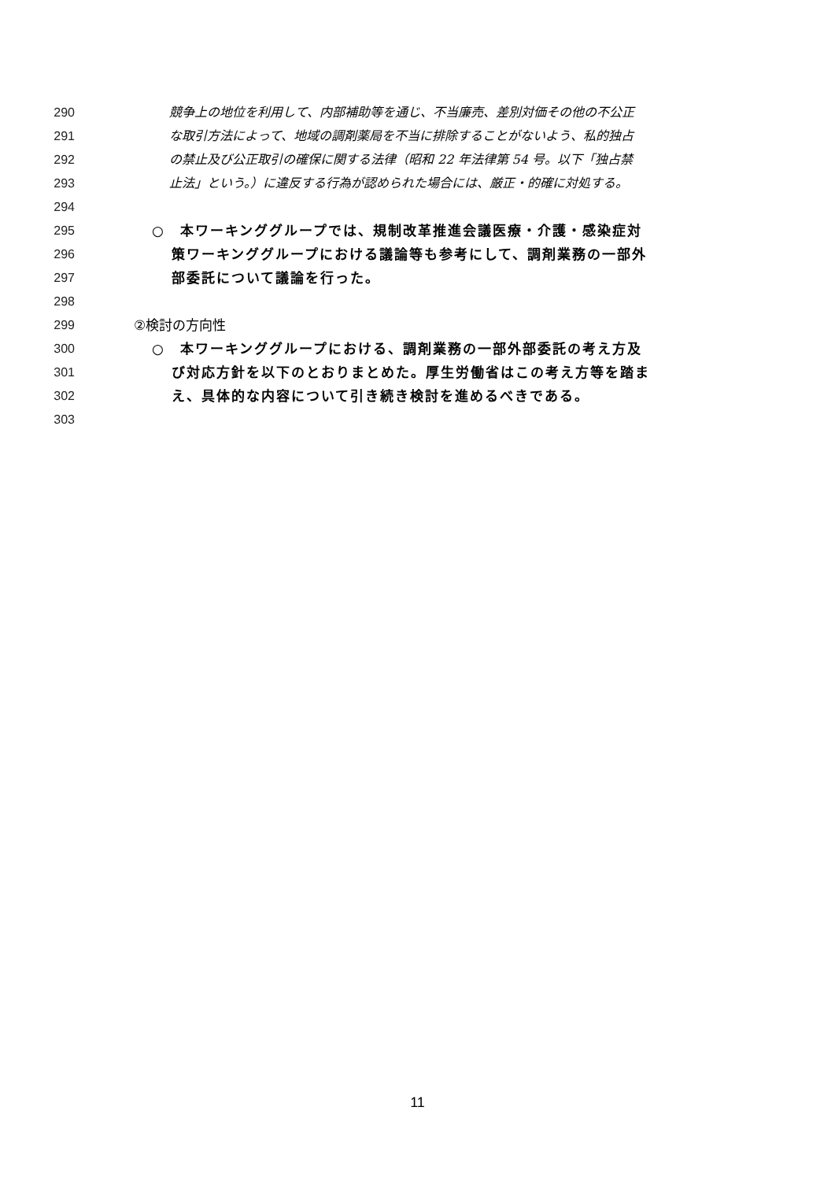290 競争上の地位を利用して、内部補助等を通じ、不当廉売、差別対価その他の不公正
291 な取引方法によって、地域の調剤薬局を不当に排除することがないよう、私的独占
292 の禁止及び公正取引の確保に関する法律（昭和 22 年法律第 54 号。以下「独占禁
293 止法」という。）に違反する行為が認められた場合には、厳正・的確に対処する。
294
295 ○　本ワーキンググループでは、規制改革推進会議医療・介護・感染症対
296 策ワーキンググループにおける議論等も参考にして、調剤業務の一部外
297 部委託について議論を行った。
298
299 ②検討の方向性
300 ○　本ワーキンググループにおける、調剤業務の一部外部委託の考え方及
301 び対応方針を以下のとおりまとめた。厚生労働省はこの考え方等を踏ま
302 え、具体的な内容について引き続き検討を進めるべきである。
303
11